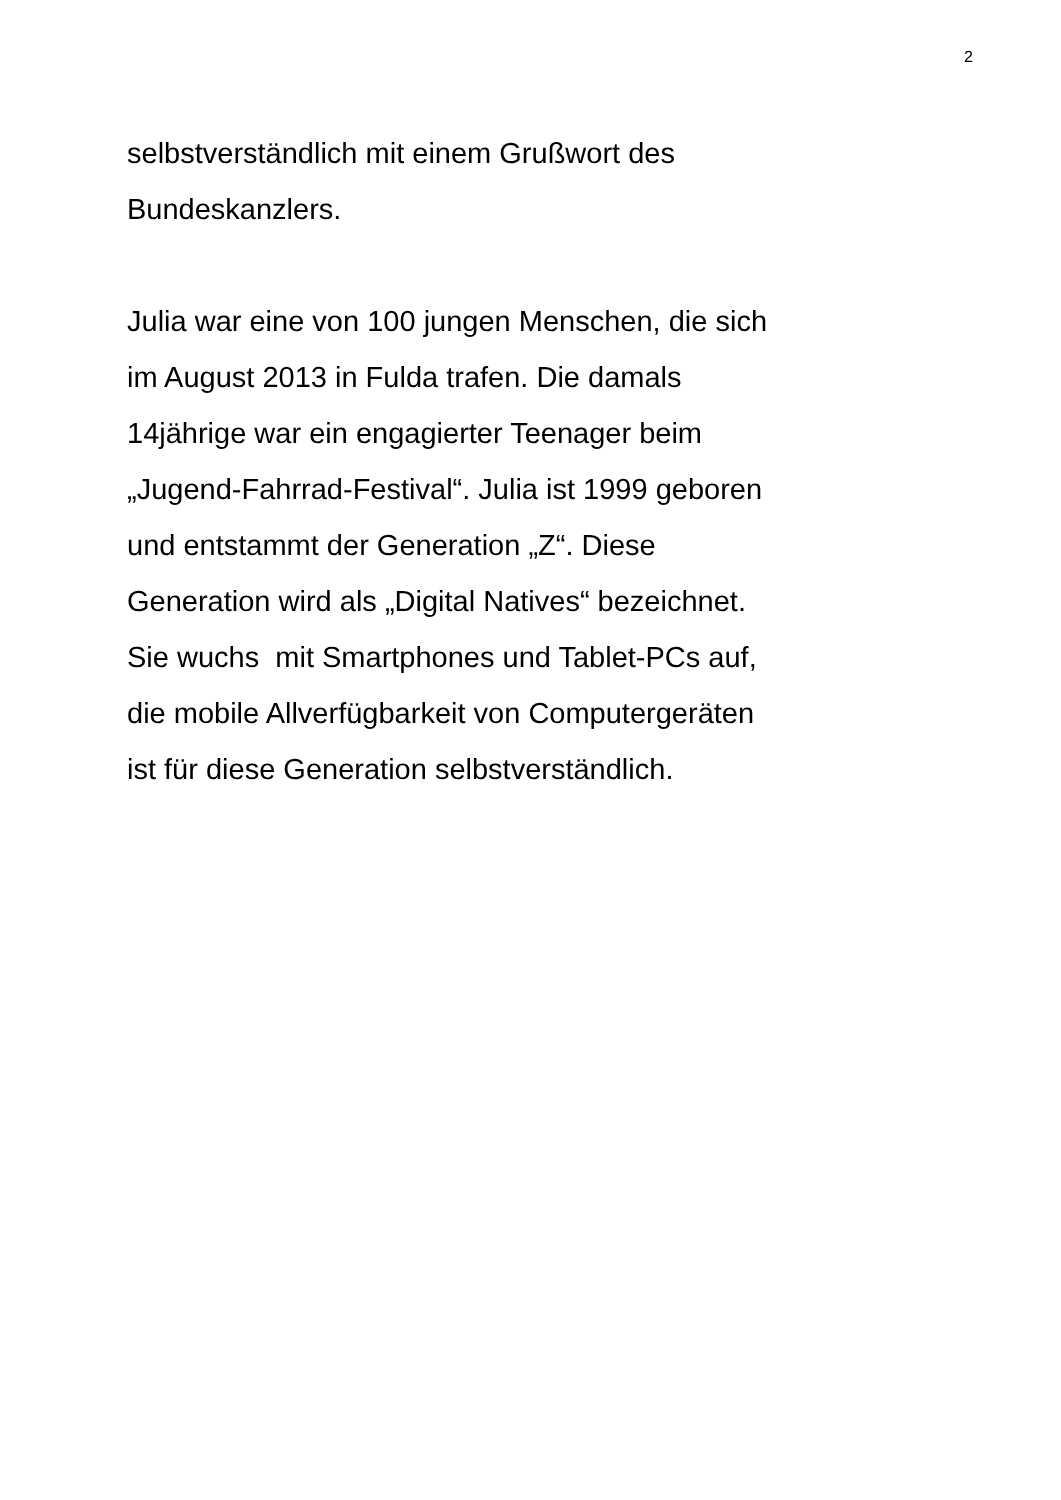2
selbstverständlich mit einem Grußwort des
Bundeskanzlers.
Julia war eine von 100 jungen Menschen, die sich
im August 2013 in Fulda trafen. Die damals
14jährige war ein engagierter Teenager beim
„Jugend-Fahrrad-Festival“. Julia ist 1999 geboren
und entstammt der Generation „Z“. Diese
Generation wird als „Digital Natives“ bezeichnet.
Sie wuchs mit Smartphones und Tablet-PCs auf,
die mobile Allverfügbarkeit von Computergeräten
ist für diese Generation selbstverständlich.